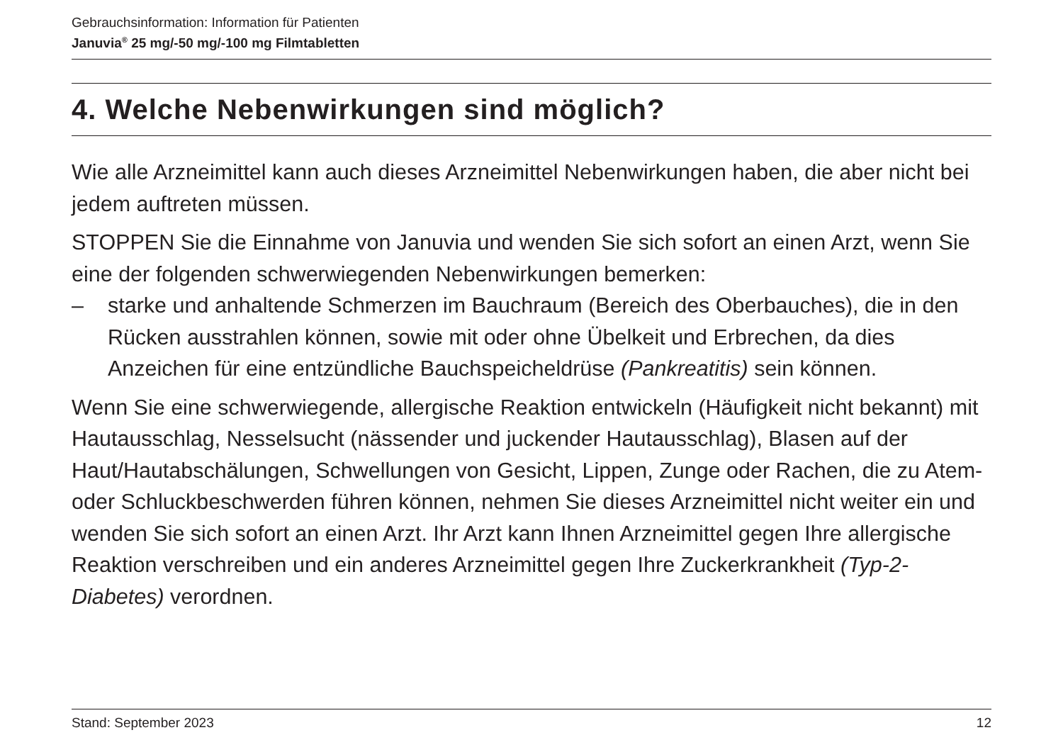Gebrauchsinformation: Information für Patienten
Januvia<sup>®</sup> 25 mg/-50 mg/-100 mg Filmtabletten
4. Welche Nebenwirkungen sind möglich?
Wie alle Arzneimittel kann auch dieses Arzneimittel Nebenwirkungen haben, die aber nicht bei jedem auftreten müssen.
STOPPEN Sie die Einnahme von Januvia und wenden Sie sich sofort an einen Arzt, wenn Sie eine der folgenden schwerwiegenden Nebenwirkungen bemerken:
– starke und anhaltende Schmerzen im Bauchraum (Bereich des Oberbauches), die in den Rücken ausstrahlen können, sowie mit oder ohne Übelkeit und Erbrechen, da dies Anzeichen für eine entzündliche Bauchspeicheldrüse (Pankreatitis) sein können.
Wenn Sie eine schwerwiegende, allergische Reaktion entwickeln (Häufigkeit nicht bekannt) mit Hautausschlag, Nesselsucht (nässender und juckender Hautausschlag), Blasen auf der Haut/Hautabschälungen, Schwellungen von Gesicht, Lippen, Zunge oder Rachen, die zu Atem- oder Schluckbeschwerden führen können, nehmen Sie dieses Arzneimittel nicht weiter ein und wenden Sie sich sofort an einen Arzt. Ihr Arzt kann Ihnen Arzneimittel gegen Ihre allergische Reaktion verschreiben und ein anderes Arzneimittel gegen Ihre Zuckerkrankheit (Typ-2-Diabetes) verordnen.
Stand: September 2023 12